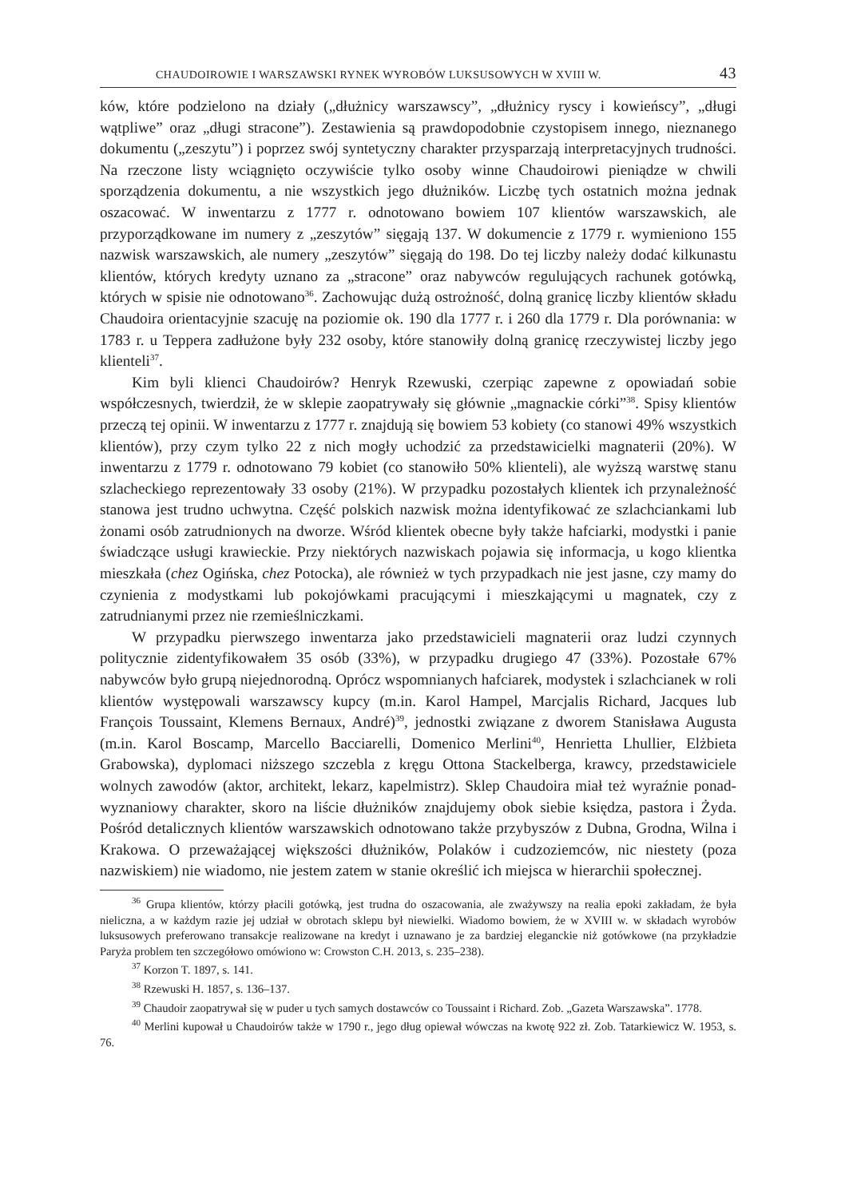CHAUDOIROWIE I WARSZAWSKI RYNEK WYROBÓW LUKSUSOWYCH W XVIII W. 43
ków, które podzielono na działy („dłużnicy warszawscy”, „dłużnicy ryscy i kowieńscy”, „długi wątpliwe” oraz „długi stracone”). Zestawienia są prawdopodobnie czystopisem innego, nieznanego dokumentu („zeszytu”) i poprzez swój syntetyczny charakter przysparzają interpretacyjnych trudności. Na rzeczone listy wciągnięto oczywiście tylko osoby winne Chaudoirowi pieniądze w chwili sporządzenia dokumentu, a nie wszystkich jego dłużników. Liczbę tych ostatnich można jednak oszacować. W inwentarzu z 1777 r. odnotowano bowiem 107 klientów warszawskich, ale przyporządkowane im numery z „zeszytów” sięgają 137. W dokumencie z 1779 r. wymieniono 155 nazwisk warszawskich, ale numery „zeszytów” sięgają do 198. Do tej liczby należy dodać kilkunastu klientów, których kredyty uznano za „stracone” oraz nabywców regulujących rachunek gotówką, których w spisie nie odnotowano<sup>36</sup>. Zachowując dużą ostrożność, dolną granicę liczby klientów składu Chaudoira orientacyjnie szacuję na poziomie ok. 190 dla 1777 r. i 260 dla 1779 r. Dla porównania: w 1783 r. u Teppera zadłużone były 232 osoby, które stanowiły dolną granicę rzeczywistej liczby jego klienteli<sup>37</sup>.
Kim byli klienci Chaudoirów? Henryk Rzewuski, czerpiąc zapewne z opowiadań sobie współczesnych, twierdził, że w sklepie zaopatrywały się głównie „magnackie córki”<sup>38</sup>. Spisy klientów przeczą tej opinii. W inwentarzu z 1777 r. znajdują się bowiem 53 kobiety (co stanowi 49% wszystkich klientów), przy czym tylko 22 z nich mogły uchodzić za przedstawicielki magnaterii (20%). W inwentarzu z 1779 r. odnotowano 79 kobiet (co stanowiło 50% klienteli), ale wyższą warstwę stanu szlacheckiego reprezentowały 33 osoby (21%). W przypadku pozostałych klientek ich przynależność stanowa jest trudno uchwytna. Część polskich nazwisk można identyfikować ze szlachciankami lub żonami osób zatrudnionych na dworze. Wśród klientek obecne były także hafciarki, modystki i panie świadczące usługi krawieckie. Przy niektórych nazwiskach pojawia się informacja, u kogo klientka mieszkała (chez Ogińska, chez Potocka), ale również w tych przypadkach nie jest jasne, czy mamy do czynienia z modystkami lub pokojówkami pracującymi i mieszkającymi u magnatek, czy z zatrudnianymi przez nie rzemieślniczkami.
W przypadku pierwszego inwentarza jako przedstawicieli magnaterii oraz ludzi czynnych politycznie zidentyfikowałem 35 osób (33%), w przypadku drugiego 47 (33%). Pozostałe 67% nabywców było grupą niejednorodną. Oprócz wspomnianych hafciarek, modystek i szlachcianek w roli klientów występowali warszawscy kupcy (m.in. Karol Hampel, Marcjalis Richard, Jacques lub François Toussaint, Klemens Bernaux, André)<sup>39</sup>, jednostki związane z dworem Stanisława Augusta (m.in. Karol Boscamp, Marcello Bacciarelli, Domenico Merlini<sup>40</sup>, Henrietta Lhullier, Elżbieta Grabowska), dyplomaci niższego szczebla z kręgu Ottona Stackelberga, krawcy, przedstawiciele wolnych zawodów (aktor, architekt, lekarz, kapelmistrz). Sklep Chaudoira miał też wyraźnie ponad-wyznaniowy charakter, skoro na liście dłużników znajdujemy obok siebie księdza, pastora i Żyda. Pośród detalicznych klientów warszawskich odnotowano także przybyszów z Dubna, Grodna, Wilna i Krakowa. O przeważającej większości dłużników, Polaków i cudzoziemców, nic niestety (poza nazwiskiem) nie wiadomo, nie jestem zatem w stanie określić ich miejsca w hierarchii społecznej.
<sup>36</sup> Grupa klientów, którzy płacili gotówką, jest trudna do oszacowania, ale zważywszy na realia epoki zakładam, że była nieliczna, a w każdym razie jej udział w obrotach sklepu był niewielki. Wiadomo bowiem, że w XVIII w. w składach wyrobów luksusowych preferowano transakcje realizowane na kredyt i uznawano je za bardziej eleganckie niż gotówkowe (na przykładzie Paryża problem ten szczegółowo omówiono w: Crowston C.H. 2013, s. 235–238).
<sup>37</sup> Korzon T. 1897, s. 141.
<sup>38</sup> Rzewuski H. 1857, s. 136–137.
<sup>39</sup> Chaudoir zaopatrywał się w puder u tych samych dostawców co Toussaint i Richard. Zob. „Gazeta Warszawska”. 1778.
<sup>40</sup> Merlini kupował u Chaudoirów także w 1790 r., jego dług opiewał wówczas na kwotę 922 zł. Zob. Tatarkiewicz W. 1953, s. 76.